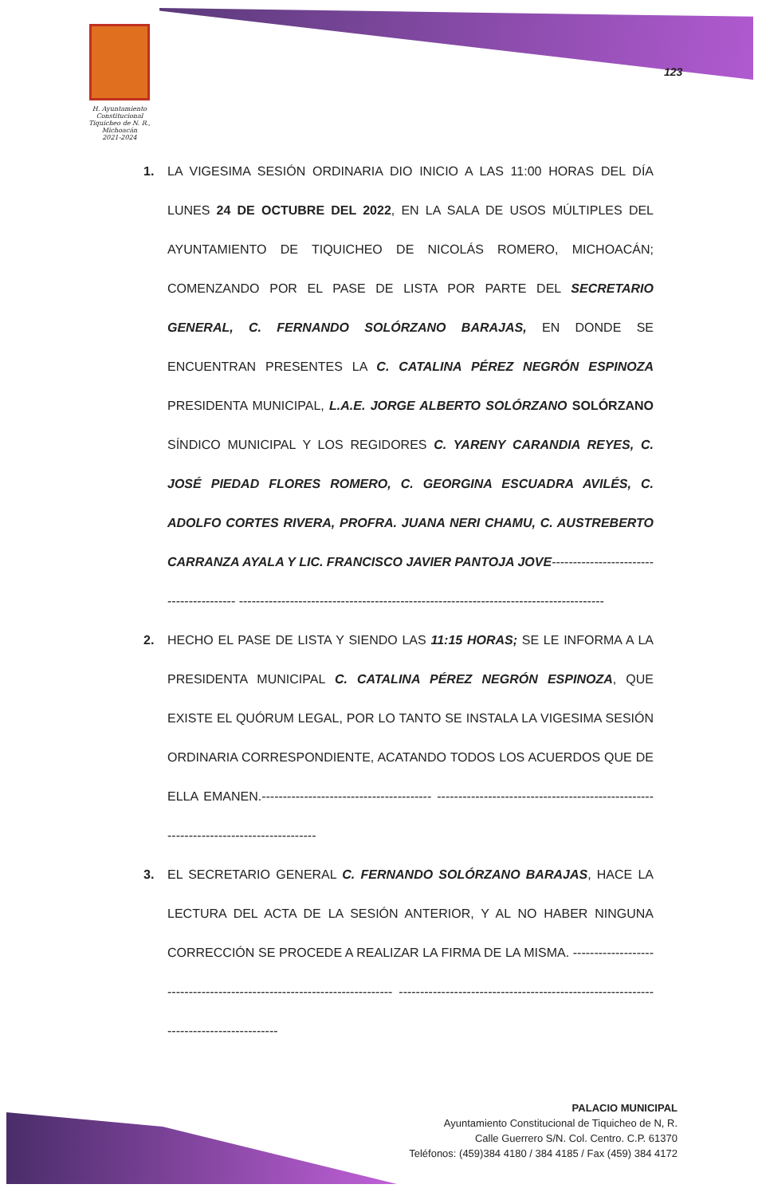H. Ayuntamiento Constitucional
Tiquicheo de N. R., Michoacán
2021-2024
123
1. LA VIGESIMA SESIÓN ORDINARIA DIO INICIO A LAS 11:00 HORAS DEL DÍA LUNES 24 DE OCTUBRE DEL 2022, EN LA SALA DE USOS MÚLTIPLES DEL AYUNTAMIENTO DE TIQUICHEO DE NICOLÁS ROMERO, MICHOACÁN; COMENZANDO POR EL PASE DE LISTA POR PARTE DEL SECRETARIO GENERAL, C. FERNANDO SOLÓRZANO BARAJAS, EN DONDE SE ENCUENTRAN PRESENTES LA C. CATALINA PÉREZ NEGRÓN ESPINOZA PRESIDENTA MUNICIPAL, L.A.E. JORGE ALBERTO SOLÓRZANO SOLÓRZANO SÍNDICO MUNICIPAL Y LOS REGIDORES C. YARENY CARANDIA REYES, C. JOSÉ PIEDAD FLORES ROMERO, C. GEORGINA ESCUADRA AVILÉS, C. ADOLFO CORTES RIVERA, PROFRA. JUANA NERI CHAMU, C. AUSTREBERTO CARRANZA AYALA Y LIC. FRANCISCO JAVIER PANTOJA JOVE---------------------------------------- --------------------------------------------------------------------------------------
2. HECHO EL PASE DE LISTA Y SIENDO LAS 11:15 HORAS; SE LE INFORMA A LA PRESIDENTA MUNICIPAL C. CATALINA PÉREZ NEGRÓN ESPINOZA, QUE EXISTE EL QUÓRUM LEGAL, POR LO TANTO SE INSTALA LA VIGESIMA SESIÓN ORDINARIA CORRESPONDIENTE, ACATANDO TODOS LOS ACUERDOS QUE DE ELLA EMANEN.---------------------------------------- --------------------------------------------------------------------------------------
3. EL SECRETARIO GENERAL C. FERNANDO SOLÓRZANO BARAJAS, HACE LA LECTURA DEL ACTA DE LA SESIÓN ANTERIOR, Y AL NO HABER NINGUNA CORRECCIÓN SE PROCEDE A REALIZAR LA FIRMA DE LA MISMA. ------------------------------------------------------------------------ --------------------------------------------------------------------------------------
PALACIO MUNICIPAL
Ayuntamiento Constitucional de Tiquicheo de N, R.
Calle Guerrero S/N. Col. Centro. C.P. 61370
Teléfonos: (459)384 4180 / 384 4185 / Fax (459) 384 4172